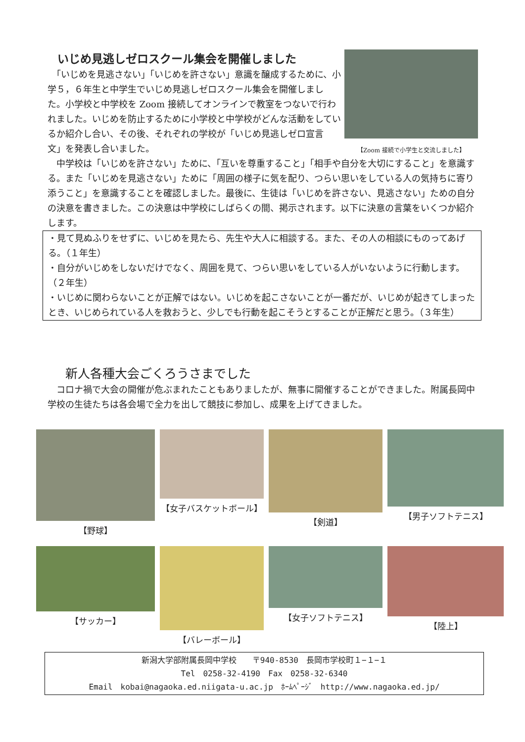いじめ見逃しゼロスクール集会を開催しました
　「いじめを見逃さない」「いじめを許さない」意識を醸成するために、小学５，６年生と中学生でいじめ見逃しゼロスクール集会を開催しました。小学校と中学校を Zoom 接続してオンラインで教室をつないで行われました。いじめを防止するために小学校と中学校がどんな活動をしているか紹介し合い、その後、それぞれの学校が「いじめ見逃しゼロ宣言文」を発表し合いました。
【Zoom 接続で小学生と交流しました】
　中学校は「いじめを許さない」ために、「互いを尊重すること」「相手や自分を大切にすること」を意識する。また「いじめを見逃さない」ために「周囲の様子に気を配り、つらい思いをしている人の気持ちに寄り添うこと」を意識することを確認しました。最後に、生徒は「いじめを許さない、見逃さない」ための自分の決意を書きました。この決意は中学校にしばらくの間、掲示されます。以下に決意の言葉をいくつか紹介します。
・見て見ぬふりをせずに、いじめを見たら、先生や大人に相談する。また、その人の相談にものってあげる。（１年生）
・自分がいじめをしないだけでなく、周囲を見て、つらい思いをしている人がいないように行動します。（２年生）
・いじめに関わらないことが正解ではない。いじめを起こさないことが一番だが、いじめが起きてしまったとき、いじめられている人を救おうと、少しでも行動を起こそうとすることが正解だと思う。（３年生）
新人各種大会ごくろうさまでした
　コロナ禍で大会の開催が危ぶまれたこともありましたが、無事に開催することができました。附属長岡中学校の生徒たちは各会場で全力を出して競技に参加し、成果を上げてきました。
【野球】
【女子バスケットボール】
【剣道】
【男子ソフトテニス】
【サッカー】
【バレーボール】
【女子ソフトテニス】
【陸上】
新潟大学部附属長岡中学校　　〒940-8530　長岡市学校町１−１−１
Tel　0258-32-4190　Fax　0258-32-6340
Email　kobai@nagaoka.ed.niigata-u.ac.jp　ﾎｰﾑﾍﾟｰｼﾞ　http://www.nagaoka.ed.jp/